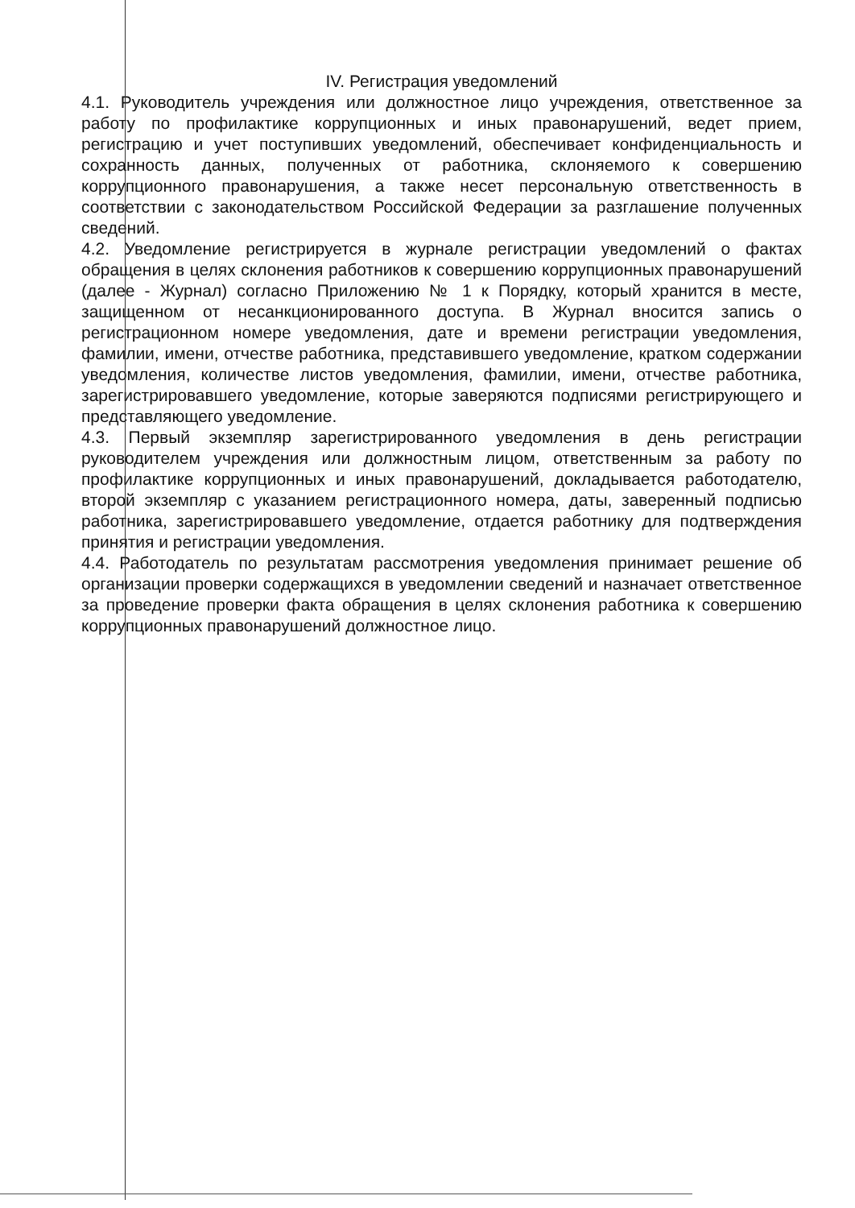IV. Регистрация уведомлений
4.1. Руководитель учреждения или должностное лицо учреждения, ответственное за работу по профилактике коррупционных и иных правонарушений, ведет прием, регистрацию и учет поступивших уведомлений, обеспечивает конфиденциальность и сохранность данных, полученных от работника, склоняемого к совершению коррупционного правонарушения, а также несет персональную ответственность в соответствии с законодательством Российской Федерации за разглашение полученных сведений.
4.2. Уведомление регистрируется в журнале регистрации уведомлений о фактах обращения в целях склонения работников к совершению коррупционных правонарушений (далее - Журнал) согласно Приложению № 1 к Порядку, который хранится в месте, защищенном от несанкционированного доступа. В Журнал вносится запись о регистрационном номере уведомления, дате и времени регистрации уведомления, фамилии, имени, отчестве работника, представившего уведомление, кратком содержании уведомления, количестве листов уведомления, фамилии, имени, отчестве работника, зарегистрировавшего уведомление, которые заверяются подписями регистрирующего и представляющего уведомление.
4.3. Первый экземпляр зарегистрированного уведомления в день регистрации руководителем учреждения или должностным лицом, ответственным за работу по профилактике коррупционных и иных правонарушений, докладывается работодателю, второй экземпляр с указанием регистрационного номера, даты, заверенный подписью работника, зарегистрировавшего уведомление, отдается работнику для подтверждения принятия и регистрации уведомления.
4.4. Работодатель по результатам рассмотрения уведомления принимает решение об организации проверки содержащихся в уведомлении сведений и назначает ответственное за проведение проверки факта обращения в целях склонения работника к совершению коррупционных правонарушений должностное лицо.